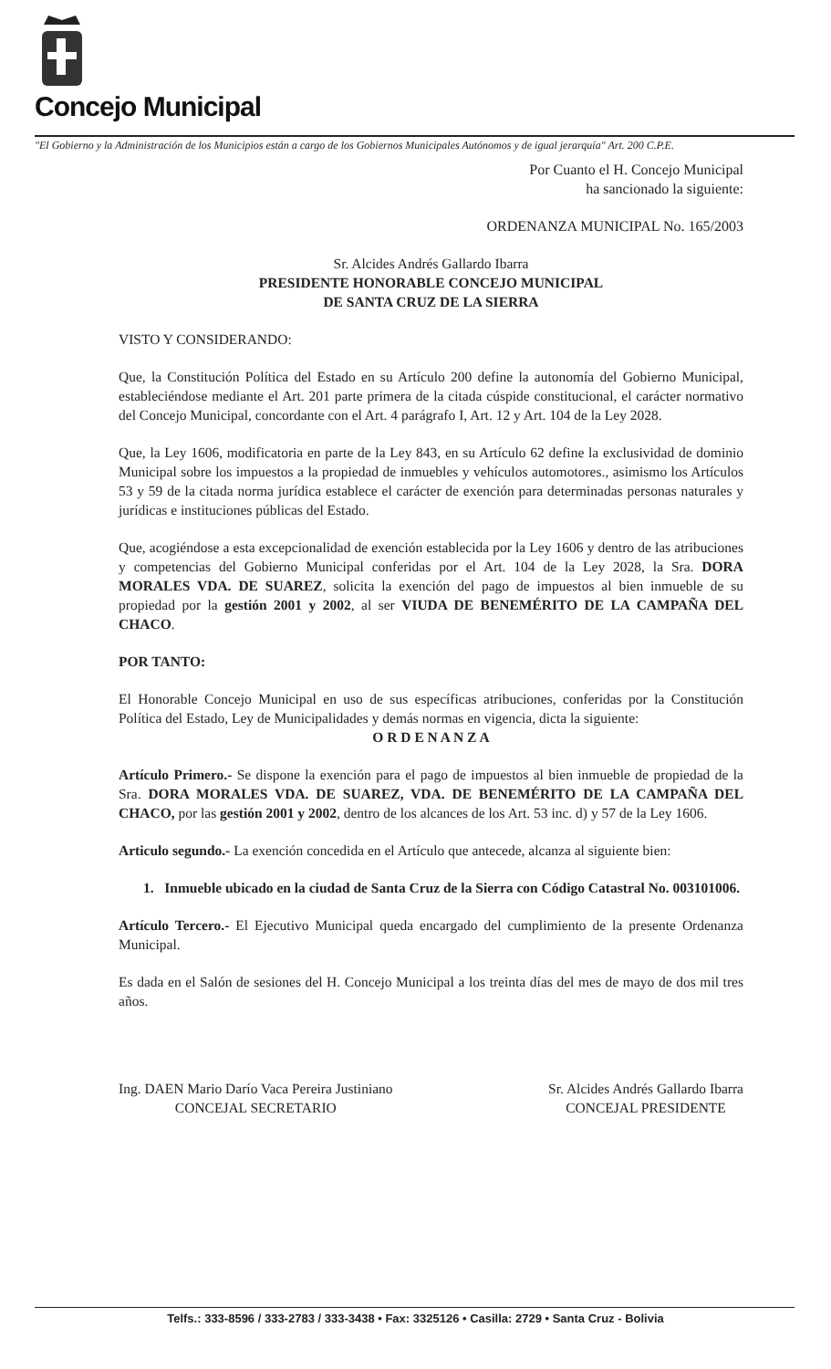Concejo Municipal
"El Gobierno y la Administración de los Municipios están a cargo de los Gobiernos Municipales Autónomos y de igual jerarquía" Art. 200 C.P.E.
Por Cuanto el H. Concejo Municipal
ha sancionado la siguiente:
ORDENANZA MUNICIPAL No. 165/2003
Sr. Alcides Andrés Gallardo Ibarra
PRESIDENTE HONORABLE CONCEJO MUNICIPAL
DE SANTA CRUZ DE LA SIERRA
VISTO Y CONSIDERANDO:
Que, la Constitución Política del Estado en su Artículo 200 define la autonomía del Gobierno Municipal, estableciéndose mediante el Art. 201 parte primera de la citada cúspide constitucional, el carácter normativo del Concejo Municipal, concordante con el Art. 4 parágrafo I, Art. 12 y Art. 104 de la Ley 2028.
Que, la Ley 1606, modificatoria en parte de la Ley 843, en su Artículo 62 define la exclusividad de dominio Municipal sobre los impuestos a la propiedad de inmuebles y vehículos automotores., asimismo los Artículos 53 y 59 de la citada norma jurídica establece el carácter de exención para determinadas personas naturales y jurídicas e instituciones públicas del Estado.
Que, acogiéndose a esta excepcionalidad de exención establecida por la Ley 1606 y dentro de las atribuciones y competencias del Gobierno Municipal conferidas por el Art. 104 de la Ley 2028, la Sra. DORA MORALES VDA. DE SUAREZ, solicita la exención del pago de impuestos al bien inmueble de su propiedad por la gestión 2001 y 2002, al ser VIUDA DE BENEMÉRITO DE LA CAMPAÑA DEL CHACO.
POR TANTO:
El Honorable Concejo Municipal en uso de sus específicas atribuciones, conferidas por la Constitución Política del Estado, Ley de Municipalidades y demás normas en vigencia, dicta la siguiente:
O R D E N A N Z A
Artículo Primero.- Se dispone la exención para el pago de impuestos al bien inmueble de propiedad de la Sra. DORA MORALES VDA. DE SUAREZ, VDA. DE BENEMÉRITO DE LA CAMPAÑA DEL CHACO, por las gestión 2001 y 2002, dentro de los alcances de los Art. 53 inc. d) y 57 de la Ley 1606.
Articulo segundo.- La exención concedida en el Artículo que antecede, alcanza al siguiente bien:
1. Inmueble ubicado en la ciudad de Santa Cruz de la Sierra con Código Catastral No. 003101006.
Artículo Tercero.- El Ejecutivo Municipal queda encargado del cumplimiento de la presente Ordenanza Municipal.
Es dada en el Salón de sesiones del H. Concejo Municipal a los treinta días del mes de mayo de dos mil tres años.
Ing. DAEN Mario Darío Vaca Pereira Justiniano
CONCEJAL SECRETARIO
Sr. Alcides Andrés Gallardo Ibarra
CONCEJAL PRESIDENTE
Telfs.: 333-8596 / 333-2783 / 333-3438 • Fax: 3325126 • Casilla: 2729 • Santa Cruz - Bolivia